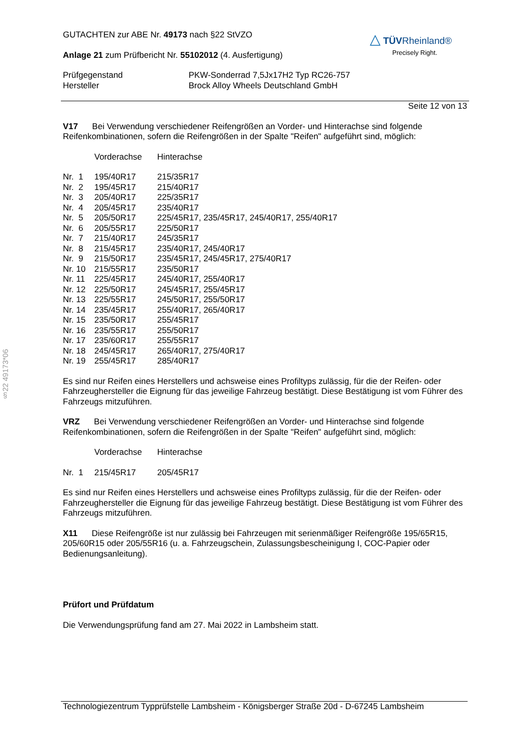§22 49173*06
△ TÜV Rheinland®
Precisely Right.
GUTACHTEN zur ABE Nr. 49173 nach §22 StVZO
Anlage 21 zum Prüfbericht Nr. 55102012 (4. Ausfertigung)
| Prüfgegenstand | PKW-Sonderrad 7,5Jx17H2 Typ RC26-757 |
| Hersteller | Brock Alloy Wheels Deutschland GmbH |
Seite 12 von 13
V17 Bei Verwendung verschiedener Reifengrößen an Vorder- und Hinterachse sind folgende Reifenkombinationen, sofern die Reifengrößen in der Spalte "Reifen" aufgeführt sind, möglich:
| | Vorderachse | Hinterachse |
| Nr. 1 | 195/40R17 | 215/35R17 |
| Nr. 2 | 195/45R17 | 215/40R17 |
| Nr. 3 | 205/40R17 | 225/35R17 |
| Nr. 4 | 205/45R17 | 235/40R17 |
| Nr. 5 | 205/50R17 | 225/45R17, 235/45R17, 245/40R17, 255/40R17 |
| Nr. 6 | 205/55R17 | 225/50R17 |
| Nr. 7 | 215/40R17 | 245/35R17 |
| Nr. 8 | 215/45R17 | 235/40R17, 245/40R17 |
| Nr. 9 | 215/50R17 | 235/45R17, 245/45R17, 275/40R17 |
| Nr. 10 | 215/55R17 | 235/50R17 |
| Nr. 11 | 225/45R17 | 245/40R17, 255/40R17 |
| Nr. 12 | 225/50R17 | 245/45R17, 255/45R17 |
| Nr. 13 | 225/55R17 | 245/50R17, 255/50R17 |
| Nr. 14 | 235/45R17 | 255/40R17, 265/40R17 |
| Nr. 15 | 235/50R17 | 255/45R17 |
| Nr. 16 | 235/55R17 | 255/50R17 |
| Nr. 17 | 235/60R17 | 255/55R17 |
| Nr. 18 | 245/45R17 | 265/40R17, 275/40R17 |
| Nr. 19 | 255/45R17 | 285/40R17 |
Es sind nur Reifen eines Herstellers und achsweise eines Profiltyps zulässig, für die der Reifen- oder Fahrzeughersteller die Eignung für das jeweilige Fahrzeug bestätigt. Diese Bestätigung ist vom Führer des Fahrzeugs mitzuführen.
VRZ Bei Verwendung verschiedener Reifengrößen an Vorder- und Hinterachse sind folgende Reifenkombinationen, sofern die Reifengrößen in der Spalte "Reifen" aufgeführt sind, möglich:
| | Vorderachse | Hinterachse |
| Nr. 1 | 215/45R17 | 205/45R17 |
Es sind nur Reifen eines Herstellers und achsweise eines Profiltyps zulässig, für die der Reifen- oder Fahrzeughersteller die Eignung für das jeweilige Fahrzeug bestätigt. Diese Bestätigung ist vom Führer des Fahrzeugs mitzuführen.
X11 Diese Reifengröße ist nur zulässig bei Fahrzeugen mit serienmäßiger Reifengröße 195/65R15, 205/60R15 oder 205/55R16 (u. a. Fahrzeugschein, Zulassungsbescheinigung I, COC-Papier oder Bedienungsanleitung).
Prüfort und Prüfdatum
Die Verwendungsprüfung fand am 27. Mai 2022 in Lambsheim statt.
Technologiezentrum Typprüfstelle Lambsheim - Königsberger Straße 20d - D-67245 Lambsheim